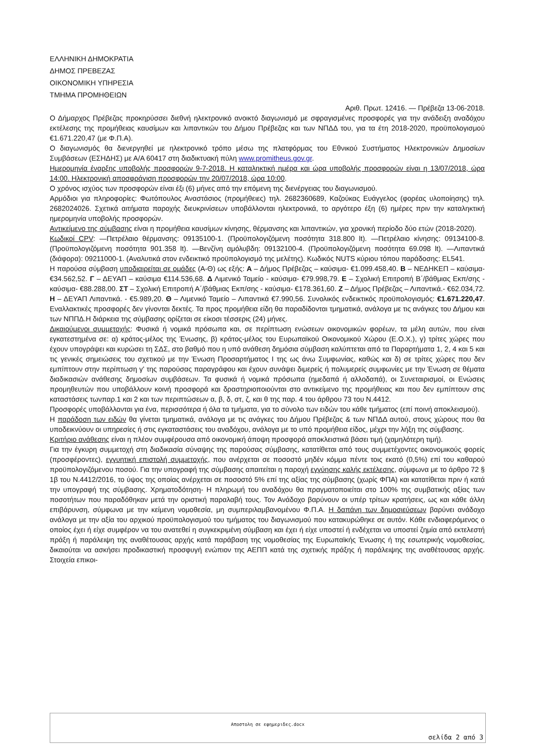ΕΛΛΗΝΙΚΗ ΔΗΜΟΚΡΑΤΙΑ
ΔΗΜΟΣ ΠΡΕΒΕΖΑΣ
ΟΙΚΟΝΟΜΙΚΗ ΥΠΗΡΕΣΙΑ
ΤΜΗΜΑ ΠΡΟΜΗΘΕΙΩΝ
Αριθ. Πρωτ. 12416. — Πρέβεζα 13-06-2018.
Ο Δήμαρχος Πρέβεζας προκηρύσσει διεθνή ηλεκτρονικό ανοικτό διαγωνισμό με σφραγισμένες προσφορές για την ανάδειξη αναδόχου εκτέλεσης της προμήθειας καυσίμων και λιπαντικών του Δήμου Πρέβεζας και των ΝΠΔΔ του, για τα έτη 2018-2020, προϋπολογισμού €1.671.220,47 (με Φ.Π.Α).
Ο διαγωνισμός θα διενεργηθεί με ηλεκτρονικό τρόπο μέσω της πλατφόρμας του Εθνικού Συστήματος Ηλεκτρονικών Δημοσίων Συμβάσεων (ΕΣΗΔΗΣ) με Α/Α 60417 στη διαδικτυακή πύλη www.promitheus.gov.gr.
Ημερομηνία έναρξης υποβολής προσφορών 9-7-2018. Η καταληκτική ημέρα και ώρα υποβολής προσφορών είναι η 13/07/2018, ώρα 14:00. Ηλεκτρονική αποσφράγιση προσφορών την 20/07/2018, ώρα 10:00.
Ο χρόνος ισχύος των προσφορών είναι έξι (6) μήνες από την επόμενη της διενέργειας του διαγωνισμού.
Αρμόδιοι για πληροφορίες: Φωτόπουλος Αναστάσιος (προμήθειες) τηλ. 2682360689, Καζούκας Ευάγγελος (φορέας υλοποίησης) τηλ. 2682024026. Σχετικά αιτήματα παροχής διευκρινίσεων υποβάλλονται ηλεκτρονικά, το αργότερο έξη (6) ημέρες πριν την καταληκτική ημερομηνία υποβολής προσφορών.
Αντικείμενο της σύμβασης είναι η προμήθεια καυσίμων κίνησης, θέρμανσης και λιπαντικών, για χρονική περίοδο δύο ετών (2018-2020).
Κωδικοί CPV: —Πετρέλαιο θέρμανσης: 09135100-1. (Προϋπολογιζόμενη ποσότητα 318.800 lt). —Πετρέλαιο κίνησης: 09134100-8. (Προϋπολογιζόμενη ποσότητα 901.358 lt). —Βενζίνη αμόλυβδη: 09132100-4. (Προϋπολογιζόμενη ποσότητα 69.098 lt). —Λιπαντικά (διάφορα): 09211000-1. (Αναλυτικά στον ενδεικτικό προϋπολογισμό της μελέτης). Κωδικός NUTS κύριου τόπου παράδοσης: EL541.
Η παρούσα σύμβαση υποδιαιρείται σε ομάδες (Α-Θ) ως εξής: Α – Δήμος Πρέβεζας – καύσιμα- €1.099.458,40. Β – ΝΕΔΗΚΕΠ – καύσιμα- €34.562,52. Γ – ΔΕΥΑΠ – καύσιμα €114.536,68. Δ Λιμενικό Ταμείο - καύσιμα- €79.998,79. Ε – Σχολική Επιτροπή Β΄/βάθμιας Εκπ/σης - καύσιμα- €88.288,00. ΣΤ – Σχολική Επιτροπή Α΄/βάθμιας Εκπ/σης - καύσιμα- €178.361,60. Ζ – Δήμος Πρέβεζας – Λιπαντικά.- €62.034,72. Η – ΔΕΥΑΠ Λιπαντικά. - €5.989,20. Θ – Λιμενικό Ταμείο – Λιπαντικά €7.990,56. Συνολικός ενδεικτικός προϋπολογισμός: €1.671.220,47. Εναλλακτικές προσφορές δεν γίνονται δεκτές. Τα προς προμήθεια είδη θα παραδίδονται τμηματικά, ανάλογα με τις ανάγκες του Δήμου και των ΝΠΠΔ.Η διάρκεια της σύμβασης ορίζεται σε είκοσι τέσσερις (24) μήνες.
Δικαιούμενοι συμμετοχής: Φυσικά ή νομικά πρόσωπα και, σε περίπτωση ενώσεων οικονομικών φορέων, τα μέλη αυτών, που είναι εγκατεστημένα σε: α) κράτος-μέλος της Ένωσης, β) κράτος-μέλος του Ευρωπαϊκού Οικονομικού Χώρου (Ε.Ο.Χ.), γ) τρίτες χώρες που έχουν υπογράψει και κυρώσει τη ΣΔΣ, στο βαθμό που η υπό ανάθεση δημόσια σύμβαση καλύπτεται από τα Παραρτήματα 1, 2, 4 και 5 και τις γενικές σημειώσεις του σχετικού με την Ένωση Προσαρτήματος Ι της ως άνω Συμφωνίας, καθώς και δ) σε τρίτες χώρες που δεν εμπίπτουν στην περίπτωση γ' της παρούσας παραγράφου και έχουν συνάψει διμερείς ή πολυμερείς συμφωνίες με την Ένωση σε θέματα διαδικασιών ανάθεσης δημοσίων συμβάσεων. Τα φυσικά ή νομικά πρόσωπα (ημεδαπά ή αλλοδαπά), οι Συνεταιρισμοί, οι Ενώσεις προμηθευτών που υποβάλλουν κοινή προσφορά και δραστηριοποιούνται στο αντικείμενο της προμήθειας και που δεν εμπίπτουν στις καταστάσεις τωνπαρ.1 και 2 και των περιπτώσεων α, β, δ, στ, ζ, και θ της παρ. 4 του άρθρου 73 του Ν.4412.
Προσφορές υποβάλλονται για ένα, περισσότερα ή όλα τα τμήματα, για το σύνολο των ειδών του κάθε τμήματος (επί ποινή αποκλεισμού).
Η παράδοση των ειδών θα γίνεται τμηματικά, ανάλογα με τις ανάγκες του Δήμου Πρέβεζας & των ΝΠΔΔ αυτού, στους χώρους που θα υποδεικνύουν οι υπηρεσίες ή στις εγκαταστάσεις του αναδόχου, ανάλογα με το υπό προμήθεια είδος, μέχρι την λήξη της σύμβασης.
Κριτήριο ανάθεσης είναι η πλέον συμφέρουσα από οικονομική άποψη προσφορά αποκλειστικά βάσει τιμή (χαμηλότερη τιμή).
Για την έγκυρη συμμετοχή στη διαδικασία σύναψης της παρούσας σύμβασης, κατατίθεται από τους συμμετέχοντες οικονομικούς φορείς (προσφέροντες), εγγυητική επιστολή συμμετοχής, που ανέρχεται σε ποσοστό μηδέν κόμμα πέντε τοις εκατό (0,5%) επί του καθαρού προϋπολογιζόμενου ποσού. Για την υπογραφή της σύμβασης απαιτείται η παροχή εγγύησης καλής εκτέλεσης, σύμφωνα με το άρθρο 72 § 1β του Ν.4412/2016, το ύψος της οποίας ανέρχεται σε ποσοστό 5% επί της αξίας της σύμβασης (χωρίς ΦΠΑ) και κατατίθεται πριν ή κατά την υπογραφή της σύμβασης. Χρηματοδότηση- Η πληρωμή του αναδόχου θα πραγματοποιείται στο 100% της συμβατικής αξίας των ποσοτήτων που παραδόθηκαν μετά την οριστική παραλαβή τους. Τον Ανάδοχο βαρύνουν οι υπέρ τρίτων κρατήσεις, ως και κάθε άλλη επιβάρυνση, σύμφωνα με την κείμενη νομοθεσία, μη συμπεριλαμβανομένου Φ.Π.Α. Η δαπάνη των δημοσιεύσεων βαρύνει ανάδοχο ανάλογα με την αξία του αρχικού προϋπολογισμού του τμήματος του διαγωνισμού που κατακυρώθηκε σε αυτόν. Κάθε ενδιαφερόμενος ο οποίος έχει ή είχε συμφέρον να του ανατεθεί η συγκεκριμένη σύμβαση και έχει ή είχε υποστεί ή ενδέχεται να υποστεί ζημία από εκτελεστή πράξη ή παράλειψη της αναθέτουσας αρχής κατά παράβαση της νομοθεσίας της Ευρωπαϊκής Ένωσης ή της εσωτερικής νομοθεσίας, δικαιούται να ασκήσει προδικαστική προσφυγή ενώπιον της ΑΕΠΠ κατά της σχετικής πράξης ή παράλειψης της αναθέτουσας αρχής. Στοιχεία επικοι-
Αποστολη σε εφημεριδες.docx
σελίδα 2 από 3